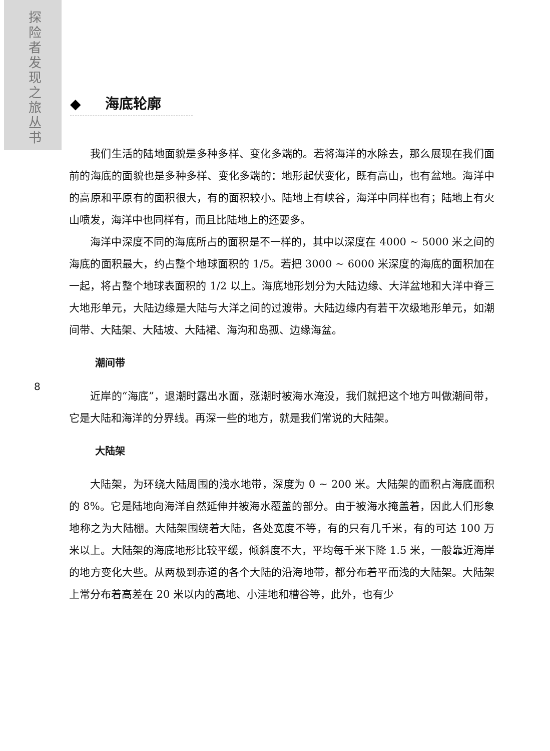探险者发现之旅丛书
◆ 海底轮廓
8
我们生活的陆地面貌是多种多样、变化多端的。若将海洋的水除去，那么展现在我们面前的海底的面貌也是多种多样、变化多端的：地形起伏变化，既有高山，也有盆地。海洋中的高原和平原有的面积很大，有的面积较小。陆地上有峡谷，海洋中同样也有；陆地上有火山喷发，海洋中也同样有，而且比陆地上的还要多。
海洋中深度不同的海底所占的面积是不一样的，其中以深度在 4000 ~ 5000 米之间的海底的面积最大，约占整个地球面积的 1/5。若把 3000 ~ 6000 米深度的海底的面积加在一起，将占整个地球表面积的 1/2 以上。海底地形划分为大陆边缘、大洋盆地和大洋中脊三大地形单元，大陆边缘是大陆与大洋之间的过渡带。大陆边缘内有若干次级地形单元，如潮间带、大陆架、大陆坡、大陆裙、海沟和岛孤、边缘海盆。
潮间带
近岸的“海底”，退潮时露出水面，涨潮时被海水淹没，我们就把这个地方叫做潮间带，它是大陆和海洋的分界线。再深一些的地方，就是我们常说的大陆架。
大陆架
大陆架，为环绕大陆周围的浅水地带，深度为 0 ~ 200 米。大陆架的面积占海底面积的 8%。它是陆地向海洋自然延伸并被海水覆盖的部分。由于被海水掩盖着，因此人们形象地称之为大陆棚。大陆架围绕着大陆，各处宽度不等，有的只有几千米，有的可达 100 万米以上。大陆架的海底地形比较平缓，倾斜度不大，平均每千米下降 1.5 米，一般靠近海岸的地方变化大些。从两极到赤道的各个大陆的沿海地带，都分布着平而浅的大陆架。大陆架上常分布着高差在 20 米以内的高地、小洼地和槽谷等，此外，也有少